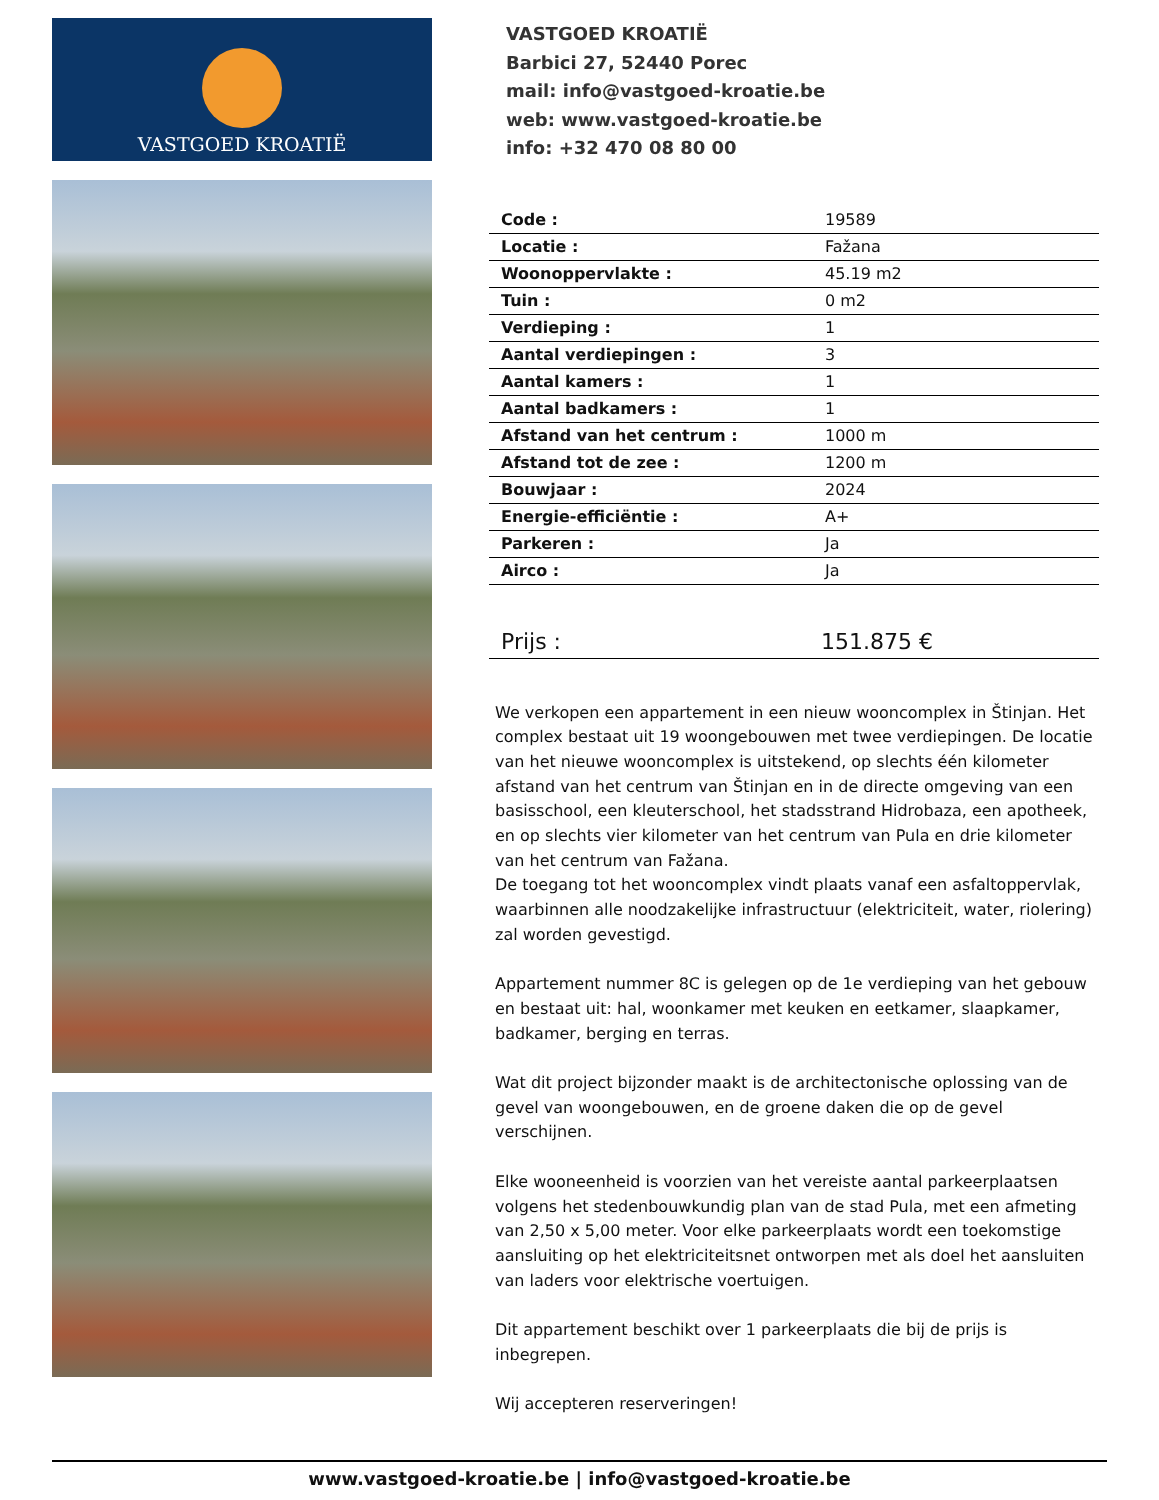VASTGOED KROATIË
VASTGOED KROATIË
Barbici 27, 52440 Porec
mail: info@vastgoed-kroatie.be
web: www.vastgoed-kroatie.be
info: +32 470 08 80 00
| Code : | 19589 |
| Locatie : | Fažana |
| Woonoppervlakte : | 45.19 m2 |
| Tuin : | 0 m2 |
| Verdieping : | 1 |
| Aantal verdiepingen : | 3 |
| Aantal kamers : | 1 |
| Aantal badkamers : | 1 |
| Afstand van het centrum : | 1000 m |
| Afstand tot de zee : | 1200 m |
| Bouwjaar : | 2024 |
| Energie-efficiëntie : | A+ |
| Parkeren : | Ja |
| Airco : | Ja |
Prijs : 151.875 €
We verkopen een appartement in een nieuw wooncomplex in Štinjan. Het complex bestaat uit 19 woongebouwen met twee verdiepingen. De locatie van het nieuwe wooncomplex is uitstekend, op slechts één kilometer afstand van het centrum van Štinjan en in de directe omgeving van een basisschool, een kleuterschool, het stadsstrand Hidrobaza, een apotheek, en op slechts vier kilometer van het centrum van Pula en drie kilometer van het centrum van Fažana.
De toegang tot het wooncomplex vindt plaats vanaf een asfaltoppervlak, waarbinnen alle noodzakelijke infrastructuur (elektriciteit, water, riolering) zal worden gevestigd.
Appartement nummer 8C is gelegen op de 1e verdieping van het gebouw en bestaat uit: hal, woonkamer met keuken en eetkamer, slaapkamer, badkamer, berging en terras.
Wat dit project bijzonder maakt is de architectonische oplossing van de gevel van woongebouwen, en de groene daken die op de gevel verschijnen.
Elke wooneenheid is voorzien van het vereiste aantal parkeerplaatsen volgens het stedenbouwkundig plan van de stad Pula, met een afmeting van 2,50 x 5,00 meter. Voor elke parkeerplaats wordt een toekomstige aansluiting op het elektriciteitsnet ontworpen met als doel het aansluiten van laders voor elektrische voertuigen.
Dit appartement beschikt over 1 parkeerplaats die bij de prijs is inbegrepen.
Wij accepteren reserveringen!
www.vastgoed-kroatie.be | info@vastgoed-kroatie.be